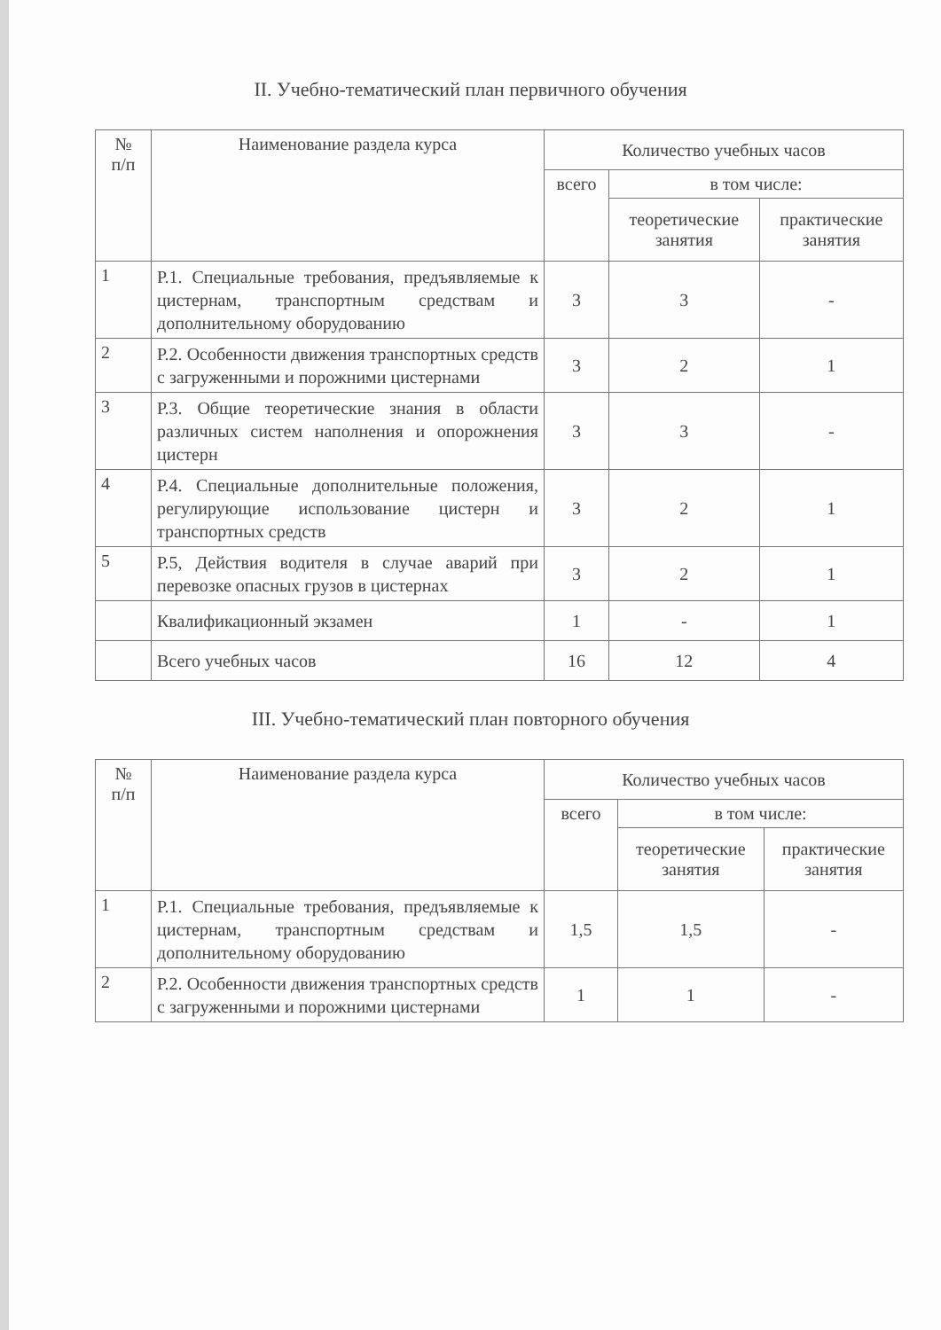II. Учебно-тематический план первичного обучения
| № п/п | Наименование раздела курса | Количество учебных часов | | |
| --- | --- | --- | --- | --- |
| | | всего | в том числе: | |
| | | | теоретические занятия | практические занятия |
| 1 | Р.1. Специальные требования, предъявляемые к цистернам, транспортным средствам и дополнительному оборудованию | 3 | 3 | - |
| 2 | Р.2. Особенности движения транспортных средств с загруженными и порожними цистернами | 3 | 2 | 1 |
| 3 | Р.3. Общие теоретические знания в области различных систем наполнения и опорожнения цистерн | 3 | 3 | - |
| 4 | Р.4. Специальные дополнительные положения, регулирующие использование цистерн и транспортных средств | 3 | 2 | 1 |
| 5 | Р.5, Действия водителя в случае аварий при перевозке опасных грузов в цистернах | 3 | 2 | 1 |
| | Квалификационный экзамен | 1 | - | 1 |
| | Всего учебных часов | 16 | 12 | 4 |
III. Учебно-тематический план повторного обучения
| № п/п | Наименование раздела курса | Количество учебных часов | | |
| --- | --- | --- | --- | --- |
| | | всего | в том числе: | |
| | | | теоретические занятия | практические занятия |
| 1 | Р.1. Специальные требования, предъявляемые к цистернам, транспортным средствам и дополнительному оборудованию | 1,5 | 1,5 | - |
| 2 | Р.2. Особенности движения транспортных средств с загруженными и порожними цистернами | 1 | 1 | - |